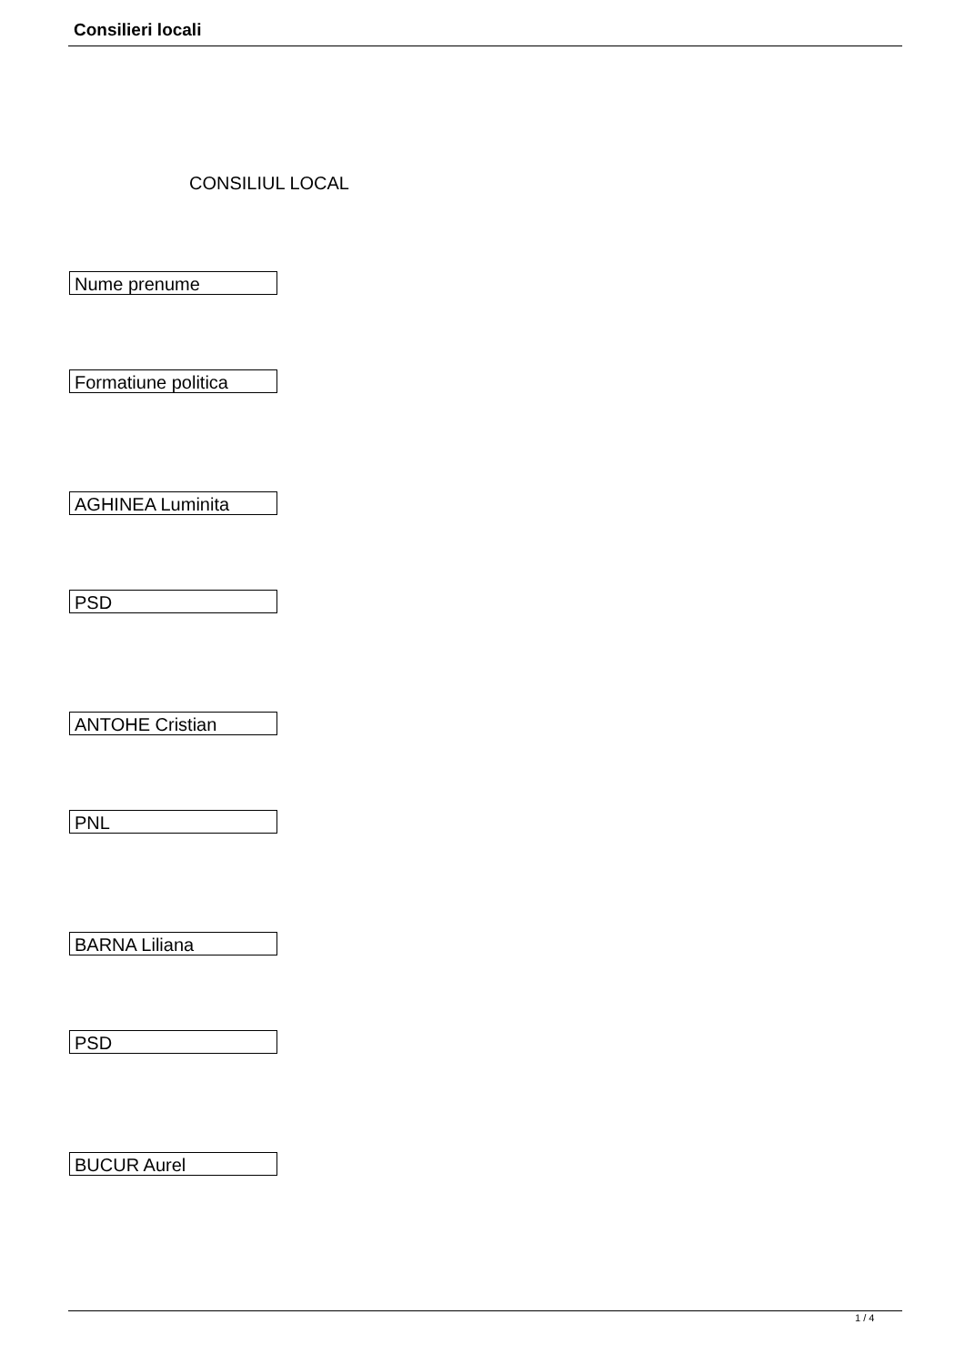Consilieri locali
CONSILIUL LOCAL
Nume prenume
Formatiune politica
AGHINEA Luminita
PSD
ANTOHE Cristian
PNL
BARNA Liliana
PSD
BUCUR Aurel
1 / 4